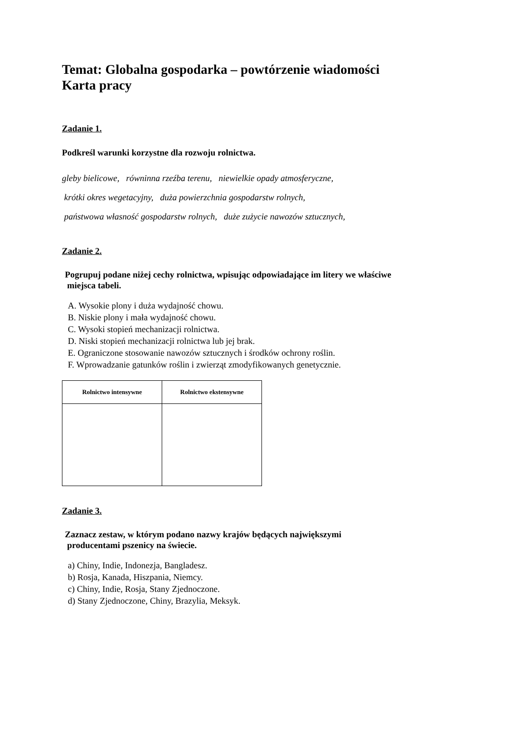Temat: Globalna gospodarka – powtórzenie wiadomości
Karta pracy
Zadanie 1.
Podkreśl warunki korzystne dla rozwoju rolnictwa.
gleby bielicowe, równinna rzeźba terenu, niewielkie opady atmosferyczne,
krótki okres wegetacyjny, duża powierzchnia gospodarstw rolnych,
państwowa własność gospodarstw rolnych, duże zużycie nawozów sztucznych,
Zadanie 2.
Pogrupuj podane niżej cechy rolnictwa, wpisując odpowiadające im litery we właściwe
miejsca tabeli.
A. Wysokie plony i duża wydajność chowu.
B. Niskie plony i mała wydajność chowu.
C. Wysoki stopień mechanizacji rolnictwa.
D. Niski stopień mechanizacji rolnictwa lub jej brak.
E. Ograniczone stosowanie nawozów sztucznych i środków ochrony roślin.
F. Wprowadzanie gatunków roślin i zwierząt zmodyfikowanych genetycznie.
| Rolnictwo intensywne | Rolnictwo ekstensywne |
| --- | --- |
Zadanie 3.
Zaznacz zestaw, w którym podano nazwy krajów będących największymi
producentami pszenicy na świecie.
a) Chiny, Indie, Indonezja, Bangladesz.
b) Rosja, Kanada, Hiszpania, Niemcy.
c) Chiny, Indie, Rosja, Stany Zjednoczone.
d) Stany Zjednoczone, Chiny, Brazylia, Meksyk.